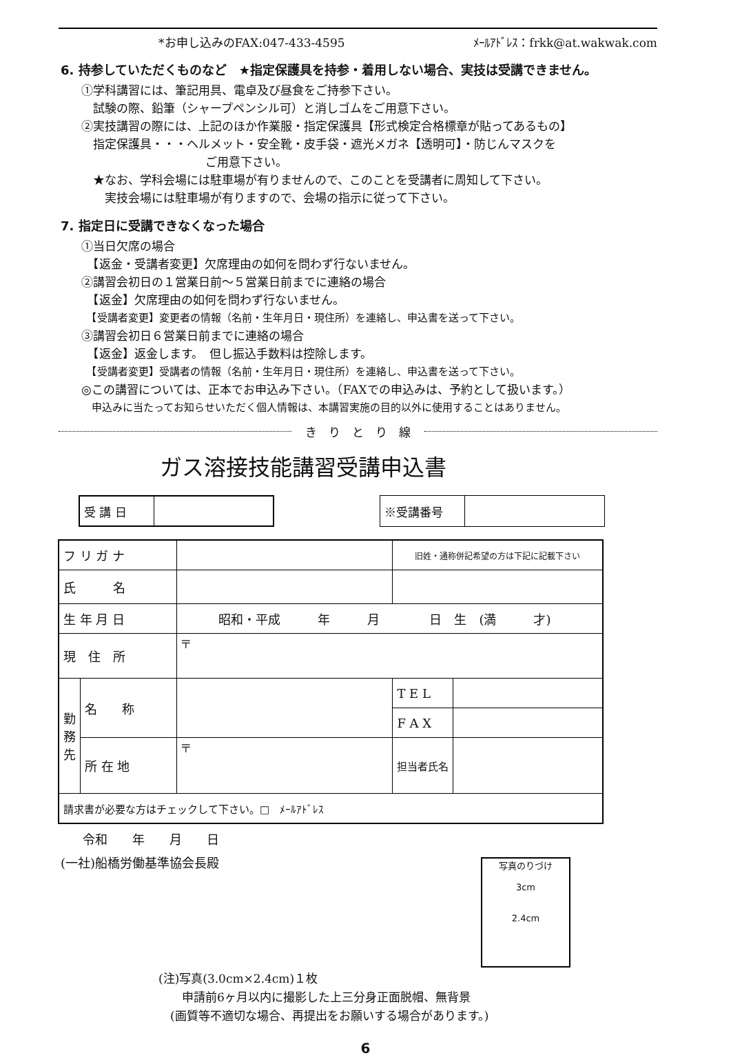*お申し込みのFAX:047-433-4595 ﾒｰﾙｱﾄﾞﾚｽ：frkk@at.wakwak.com
6. 持参していただくものなど　★指定保護具を持参・着用しない場合、実技は受講できません。
①学科講習には、筆記用具、電卓及び昼食をご持参下さい。
　試験の際、鉛筆（シャープペンシル可）と消しゴムをご用意下さい。
②実技講習の際には、上記のほか作業服・指定保護具【形式検定合格標章が貼ってあるもの】
　指定保護具・・・ヘルメット・安全靴・皮手袋・遮光メガネ【透明可】・防じんマスクを
ご用意下さい。
　★なお、学科会場には駐車場が有りませんので、このことを受講者に周知して下さい。
　　実技会場には駐車場が有りますので、会場の指示に従って下さい。
7. 指定日に受講できなくなった場合
①当日欠席の場合
　【返金・受講者変更】欠席理由の如何を問わず行ないません。
②講習会初日の１営業日前～５営業日前までに連絡の場合
　【返金】欠席理由の如何を問わず行ないません。
　【受講者変更】変更者の情報（名前・生年月日・現住所）を連絡し、申込書を送って下さい。
③講習会初日６営業日前までに連絡の場合
　【返金】返金します。　但し振込手数料は控除します。
　【受講者変更】受講者の情報（名前・生年月日・現住所）を連絡し、申込書を送って下さい。
◎この講習については、正本でお申込み下さい。（FAXでの申込みは、予約として扱います。）
　申込みに当たってお知らせいただく個人情報は、本講習実施の目的以外に使用することはありません。
き　り　と　り　線
ガス溶接技能講習受講申込書
| 受 講 日 | |
| ※受講番号 | |
| フ リ ガ ナ | | | 旧姓・通称併記希望の方は下記に記載下さい | |
| 氏 名 | | | | |
| 生 年 月 日 | | 昭和・平成 年 月 日 生 (満 才) | | |
| 現 住 所 | | 〒 | | |
| 勤務先 | 名 称 | | T E L | |
| | | | F A X | |
| | 所 在 地 | 〒 | 担当者氏名 | |
| 請求書が必要な方はチェックして下さい。□ ﾒｰﾙｱﾄﾞﾚｽ | | | | |
令和　　年　　月　　日
(一社)船橋労働基準協会長殿
写真のりづけ
3cm
2.4cm
(注)写真(3.0cm×2.4cm)１枚
　　申請前6ヶ月以内に撮影した上三分身正面脱帽、無背景
　(画質等不適切な場合、再提出をお願いする場合があります。)
6